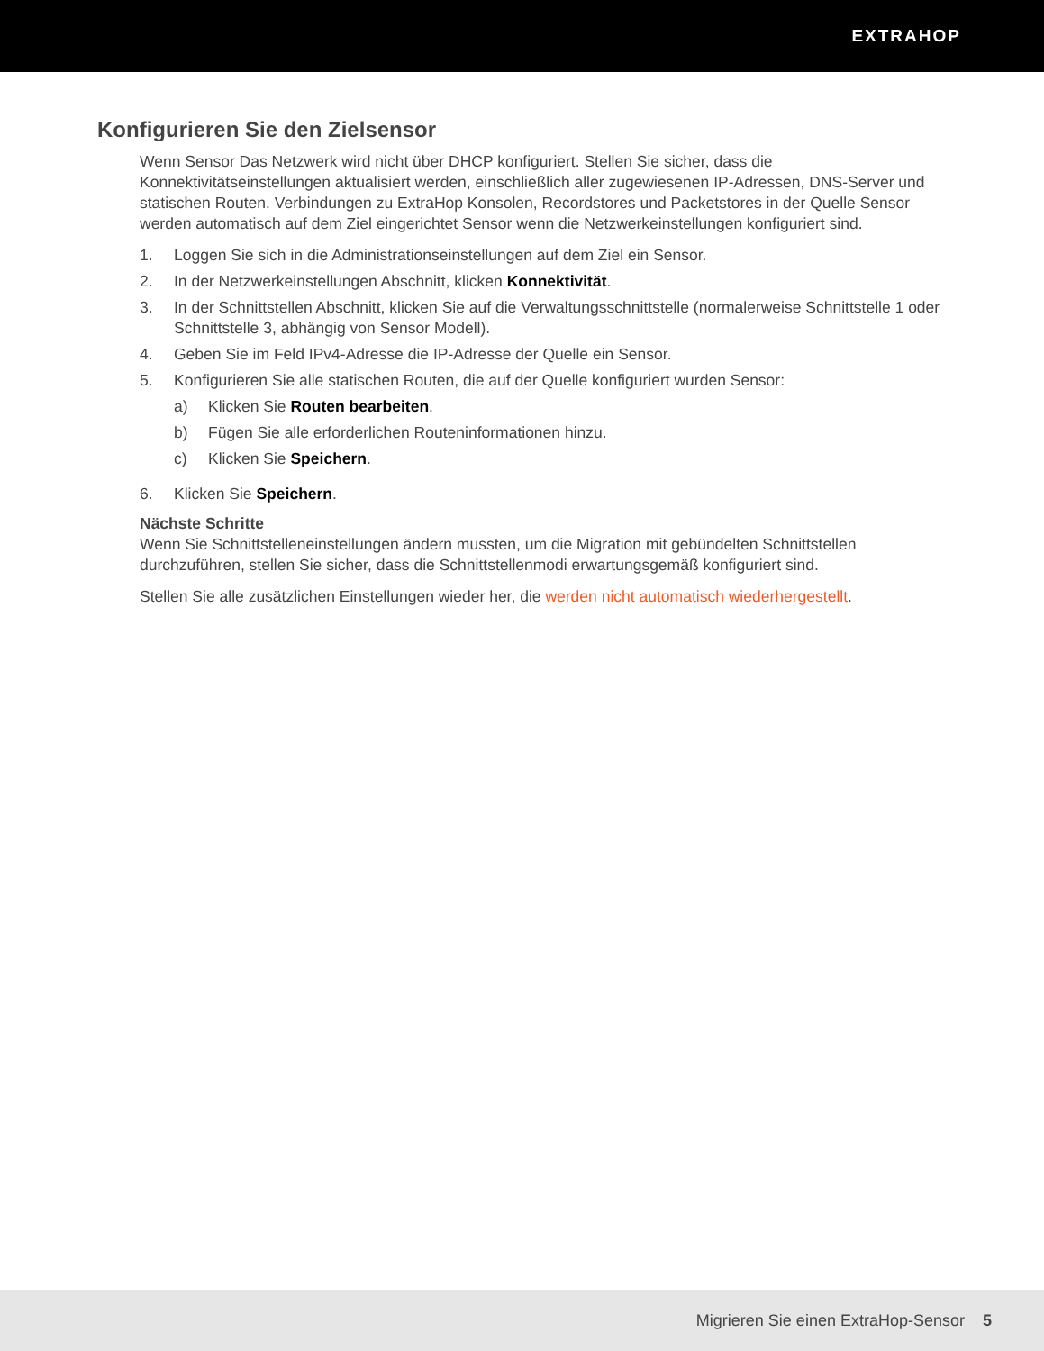EXTRAHOP
Konfigurieren Sie den Zielsensor
Wenn Sensor Das Netzwerk wird nicht über DHCP konfiguriert. Stellen Sie sicher, dass die Konnektivitätseinstellungen aktualisiert werden, einschließlich aller zugewiesenen IP-Adressen, DNS-Server und statischen Routen. Verbindungen zu ExtraHop Konsolen, Recordstores und Packetstores in der Quelle Sensor werden automatisch auf dem Ziel eingerichtet Sensor wenn die Netzwerkeinstellungen konfiguriert sind.
1. Loggen Sie sich in die Administrationseinstellungen auf dem Ziel ein Sensor.
2. In der Netzwerkeinstellungen Abschnitt, klicken Konnektivität.
3. In der Schnittstellen Abschnitt, klicken Sie auf die Verwaltungsschnittstelle (normalerweise Schnittstelle 1 oder Schnittstelle 3, abhängig von Sensor Modell).
4. Geben Sie im Feld IPv4-Adresse die IP-Adresse der Quelle ein Sensor.
5. Konfigurieren Sie alle statischen Routen, die auf der Quelle konfiguriert wurden Sensor:
a) Klicken Sie Routen bearbeiten.
b) Fügen Sie alle erforderlichen Routeninformationen hinzu.
c) Klicken Sie Speichern.
6. Klicken Sie Speichern.
Nächste Schritte
Wenn Sie Schnittstelleneinstellungen ändern mussten, um die Migration mit gebündelten Schnittstellen durchzuführen, stellen Sie sicher, dass die Schnittstellenmodi erwartungsgemäß konfiguriert sind.
Stellen Sie alle zusätzlichen Einstellungen wieder her, die werden nicht automatisch wiederhergestellt.
Migrieren Sie einen ExtraHop-Sensor 5